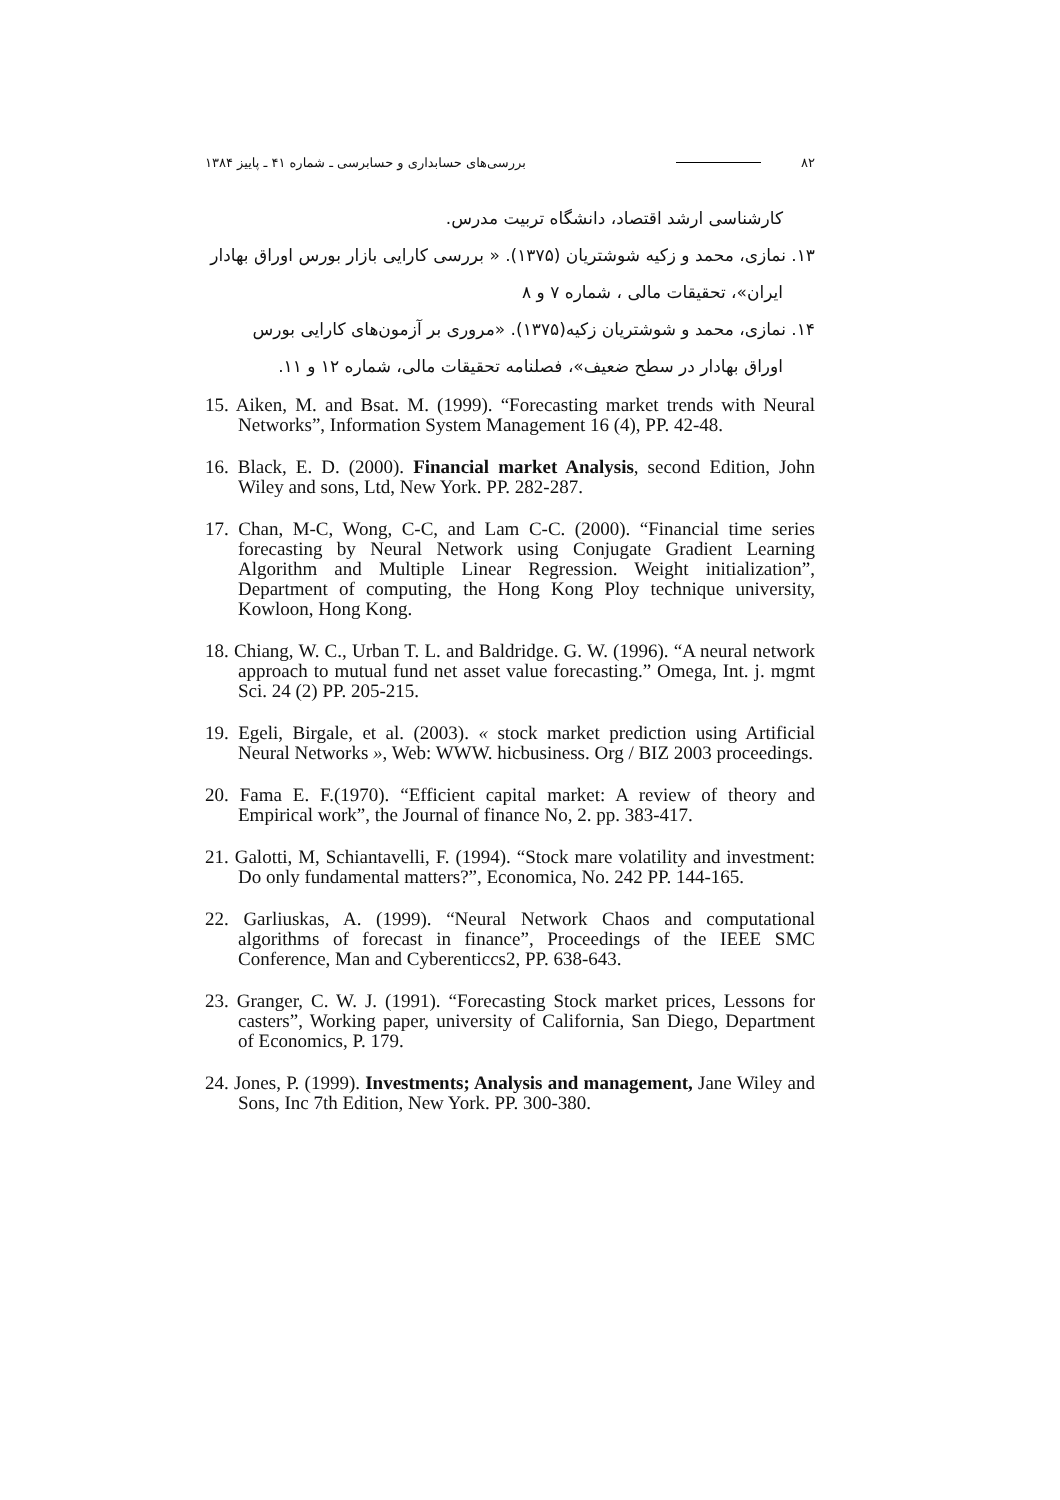۸۲ بررسی‌های حسابداری و حسابرسی ـ شماره ۴۱ ـ پاییز ۱۳۸۴
کارشناسی ارشد اقتصاد، دانشگاه تربیت مدرس.
۱۳. نمازی، محمد و زکیه شوشتریان (۱۳۷۵). « بررسی کارایی بازار بورس اوراق بهادار
ایران»، تحقیقات مالی ، شماره ۷ و ۸
۱۴. نمازی، محمد و شوشتریان زکیه(۱۳۷۵). «مروری بر آزمون‌های کارایی بورس
اوراق بهادار در سطح ضعیف»، فصلنامه تحقیقات مالی، شماره ۱۲ و ۱۱.
15. Aiken, M. and Bsat. M. (1999). “Forecasting market trends with Neural Networks”, Information System Management 16 (4), PP. 42-48.
16. Black, E. D. (2000). Financial market Analysis, second Edition, John Wiley and sons, Ltd, New York. PP. 282-287.
17. Chan, M-C, Wong, C-C, and Lam C-C. (2000). “Financial time series forecasting by Neural Network using Conjugate Gradient Learning Algorithm and Multiple Linear Regression. Weight initialization”, Department of computing, the Hong Kong Ploy technique university, Kowloon, Hong Kong.
18. Chiang, W. C., Urban T. L. and Baldridge. G. W. (1996). “A neural network approach to mutual fund net asset value forecasting.” Omega, Int. j. mgmt Sci. 24 (2) PP. 205-215.
19. Egeli, Birgale, et al. (2003). « stock market prediction using Artificial Neural Networks », Web: WWW. hicbusiness. Org / BIZ 2003 proceedings.
20. Fama E. F.(1970). “Efficient capital market: A review of theory and Empirical work”, the Journal of finance No, 2. pp. 383-417.
21. Galotti, M, Schiantavelli, F. (1994). “Stock mare volatility and investment: Do only fundamental matters?”, Economica, No. 242 PP. 144-165.
22. Garliuskas, A. (1999). “Neural Network Chaos and computational algorithms of forecast in finance”, Proceedings of the IEEE SMC Conference, Man and Cyberenticcs2, PP. 638-643.
23. Granger, C. W. J. (1991). “Forecasting Stock market prices, Lessons for casters”, Working paper, university of California, San Diego, Department of Economics, P. 179.
24. Jones, P. (1999). Investments; Analysis and management, Jane Wiley and Sons, Inc 7th Edition, New York. PP. 300-380.